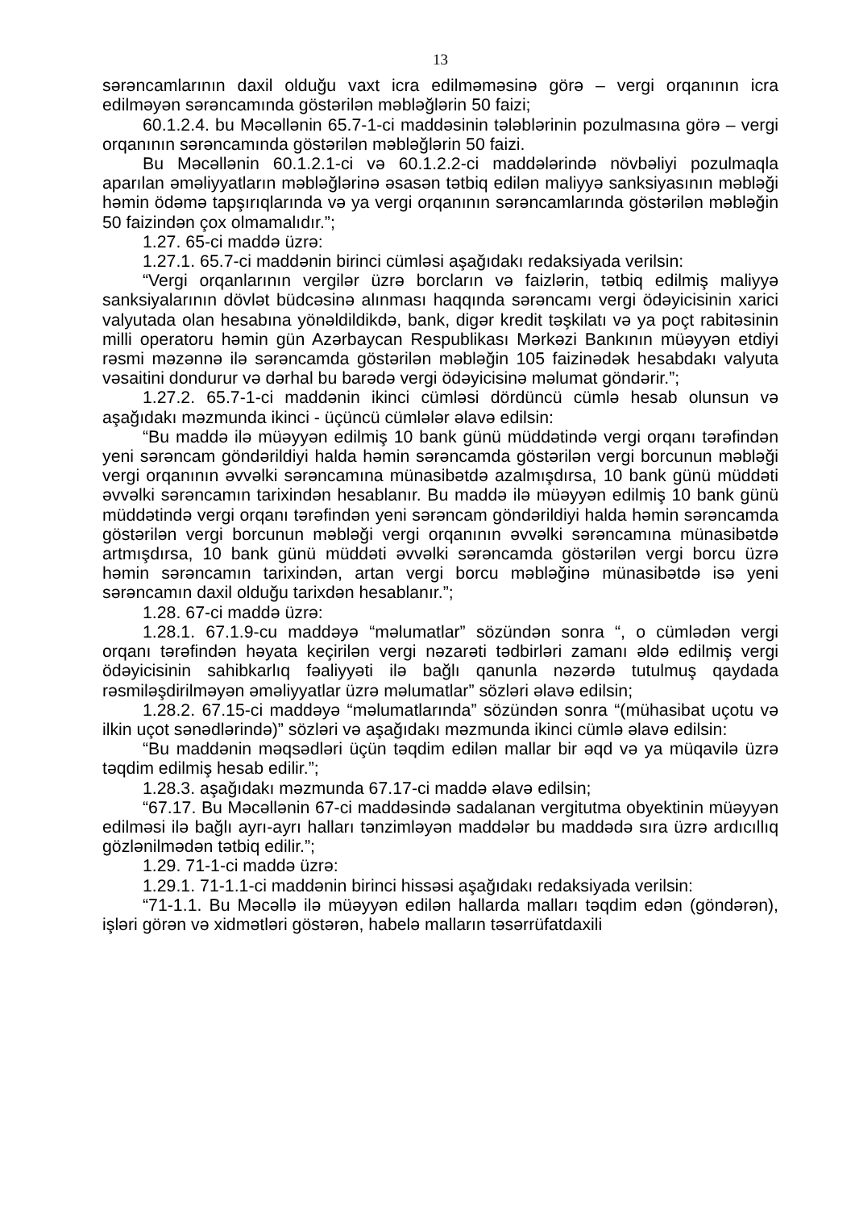13
sərəncamlarının daxil olduğu vaxt icra edilməməsinə görə – vergi orqanının icra edilməyən sərəncamında göstərilən məbləğlərin 50 faizi;
60.1.2.4. bu Məcəllənin 65.7-1-ci maddəsinin tələblərinin pozulmasına görə – vergi orqanının sərəncamında göstərilən məbləğlərin 50 faizi.
Bu Məcəllənin 60.1.2.1-ci və 60.1.2.2-ci maddələrində növbəliyi pozulmaqla aparılan əməliyyatların məbləğlərinə əsasən tətbiq edilən maliyyə sanksiyasının məbləği həmin ödəmə tapşırıqlarında və ya vergi orqanının sərəncamlarında göstərilən məbləğin 50 faizindən çox olmamalıdır.”;
1.27. 65-ci maddə üzrə:
1.27.1. 65.7-ci maddənin birinci cümləsi aşağıdakı redaksiyada verilsin:
“Vergi orqanlarının vergilər üzrə borcların və faizlərin, tətbiq edilmiş maliyyə sanksiyalarının dövlət büdcəsinə alınması haqqında sərəncamı vergi ödəyicisinin xarici valyutada olan hesabına yönəldildikdə, bank, digər kredit təşkilatı və ya poçt rabitəsinin milli operatoru həmin gün Azərbaycan Respublikası Mərkəzi Bankının müəyyən etdiyi rəsmi məzənnə ilə sərəncamda göstərilən məbləğin 105 faizinədək hesabdakı valyuta vəsaitini dondurur və dərhal bu barədə vergi ödəyicisinə məlumat göndərir.”;
1.27.2. 65.7-1-ci maddənin ikinci cümləsi dördüncü cümlə hesab olunsun və aşağıdakı məzmunda ikinci - üçüncü cümlələr əlavə edilsin:
“Bu maddə ilə müəyyən edilmiş 10 bank günü müddətində vergi orqanı tərəfindən yeni sərəncam göndərildiyi halda həmin sərəncamda göstərilən vergi borcunun məbləği vergi orqanının əvvəlki sərəncamına münasibətdə azalmışdırsa, 10 bank günü müddəti əvvəlki sərəncamın tarixindən hesablanır. Bu maddə ilə müəyyən edilmiş 10 bank günü müddətində vergi orqanı tərəfindən yeni sərəncam göndərildiyi halda həmin sərəncamda göstərilən vergi borcunun məbləği vergi orqanının əvvəlki sərəncamına münasibətdə artmışdırsa, 10 bank günü müddəti əvvəlki sərəncamda göstərilən vergi borcu üzrə həmin sərəncamın tarixindən, artan vergi borcu məbləğinə münasibətdə isə yeni sərəncamın daxil olduğu tarixdən hesablanır.”;
1.28. 67-ci maddə üzrə:
1.28.1. 67.1.9-cu maddəyə “məlumatlar” sözündən sonra “, o cümlədən vergi orqanı tərəfindən həyata keçirilən vergi nəzarəti tədbirləri zamanı əldə edilmiş vergi ödəyicisinin sahibkarlıq fəaliyyəti ilə bağlı qanunla nəzərdə tutulmuş qaydada rəsmiləşdirilməyən əməliyyatlar üzrə məlumatlar” sözləri əlavə edilsin;
1.28.2. 67.15-ci maddəyə “məlumatlarında” sözündən sonra “(mühasibat uçotu və ilkin uçot sənədlərində)” sözləri və aşağıdakı məzmunda ikinci cümlə əlavə edilsin:
“Bu maddənin məqsədləri üçün təqdim edilən mallar bir əqd və ya müqavilə üzrə təqdim edilmiş hesab edilir.”;
1.28.3. aşağıdakı məzmunda 67.17-ci maddə əlavə edilsin;
“67.17. Bu Məcəllənin 67-ci maddəsində sadalanan vergitutma obyektinin müəyyən edilməsi ilə bağlı ayrı-ayrı halları tənzimləyən maddələr bu maddədə sıra üzrə ardıcıllıq gözlənilmədən tətbiq edilir.”;
1.29. 71-1-ci maddə üzrə:
1.29.1. 71-1.1-ci maddənin birinci hissəsi aşağıdakı redaksiyada verilsin:
“71-1.1. Bu Məcəllə ilə müəyyən edilən hallarda malları təqdim edən (göndərən), işləri görən və xidmətləri göstərən, habelə malların təsərrüfatdaxili